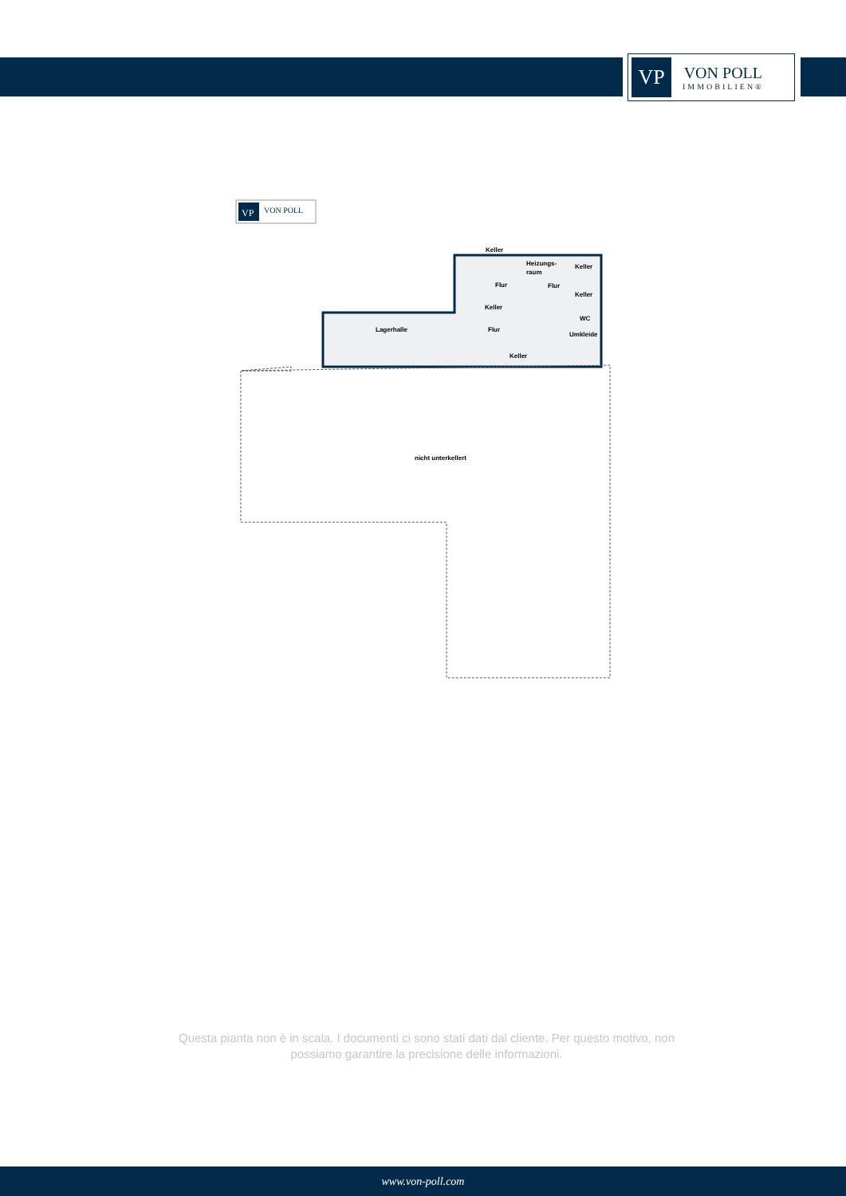VP
VON POLL
IMMOBILIEN®
VP
VON POLL
nicht unterkellert
Lagerhalle
Keller
Heizungs-
raum
Keller
Flur
Flur
Keller
Keller
WC
Flur
Umkleide
Keller
Questa pianta non è in scala. I documenti ci sono stati dati dal cliente. Per questo motivo, non possiamo garantire la precisione delle informazioni.
www.von-poll.com